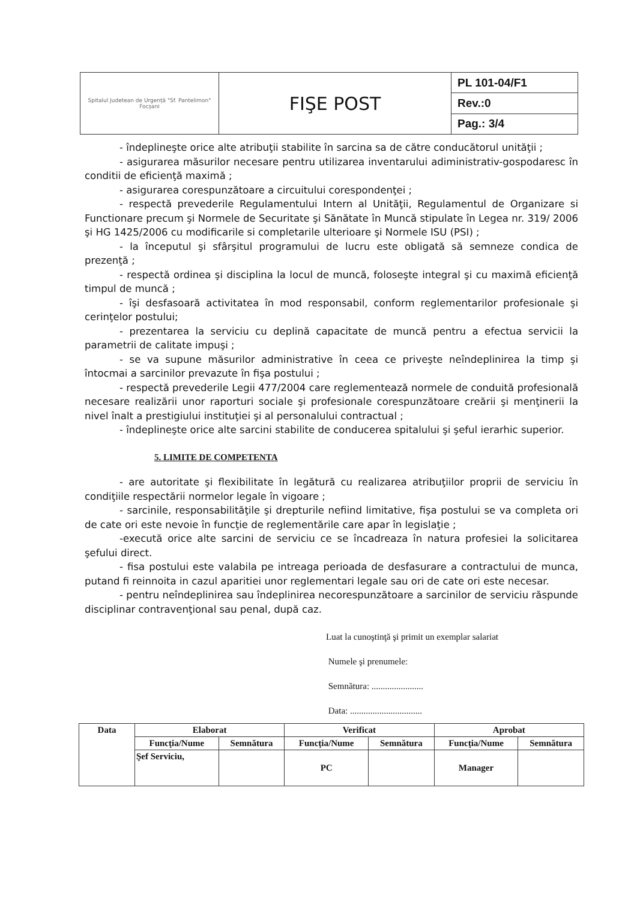| Spitalul Judetean de Urgență "Sf. Pantelimon" Focșani | FIŞE POST | PL 101-04/F1 |
| | | Rev.:0 |
| | | Pag.: 3/4 |
- îndeplineşte orice alte atribuţii stabilite în sarcina sa de către conducătorul unităţii ;
- asigurarea măsurilor necesare pentru utilizarea inventarului adiministrativ-gospodaresc în conditii de eficienţă maximă ;
- asigurarea corespunzătoare a circuitului corespondenţei ;
- respectă prevederile Regulamentului Intern al Unităţii, Regulamentul de Organizare si Functionare precum şi Normele de Securitate şi Sănătate în Muncă stipulate în Legea nr. 319/ 2006 şi HG 1425/2006 cu modificarile si completarile ulterioare şi Normele ISU (PSI) ;
- la începutul şi sfârşitul programului de lucru este obligată să semneze condica de prezenţă ;
- respectă ordinea şi disciplina la locul de muncă, foloseşte integral şi cu maximă eficienţă timpul de muncă ;
- îşi desfasoară activitatea în mod responsabil, conform reglementarilor profesionale şi cerinţelor postului;
- prezentarea la serviciu cu deplină capacitate de muncă pentru a efectua servicii la parametrii de calitate impuşi ;
- se va supune măsurilor administrative în ceea ce priveşte neîndeplinirea la timp şi întocmai a sarcinilor prevazute în fişa postului ;
- respectă prevederile Legii 477/2004 care reglementează normele de conduită profesională necesare realizării unor raporturi sociale şi profesionale corespunzătoare creării şi menţinerii la nivel înalt a prestigiului instituţiei şi al personalului contractual ;
- îndeplineşte orice alte sarcini stabilite de conducerea spitalului şi şeful ierarhic superior.
5. LIMITE DE COMPETENTA
- are autoritate şi flexibilitate în legătură cu realizarea atribuţiilor proprii de serviciu în condiţiile respectării normelor legale în vigoare ;
- sarcinile, responsabilităţile şi drepturile nefiind limitative, fişa postului se va completa ori de cate ori este nevoie în funcţie de reglementările care apar în legislaţie ;
-execută orice alte sarcini de serviciu ce se încadreaza în natura profesiei la solicitarea şefului direct.
- fisa postului este valabila pe intreaga perioada de desfasurare a contractului de munca, putand fi reinnoita in cazul aparitiei unor reglementari legale sau ori de cate ori este necesar.
- pentru neîndeplinirea sau îndeplinirea necorespunzătoare a sarcinilor de serviciu răspunde disciplinar contravenţional sau penal, după caz.
Luat la cunoştinţă şi primit un exemplar salariat
Numele şi prenumele:
Semnătura: .......................
Data: ................................
| Data | Elaborat | | Verificat | | Aprobat | |
| --- | --- | --- | --- | --- | --- | --- |
| | Funcţia/Nume | Semnătura | Funcţia/Nume | Semnătura | Funcţia/Nume | Semnătura |
| | Şef Serviciu, | | PC | | Manager | |